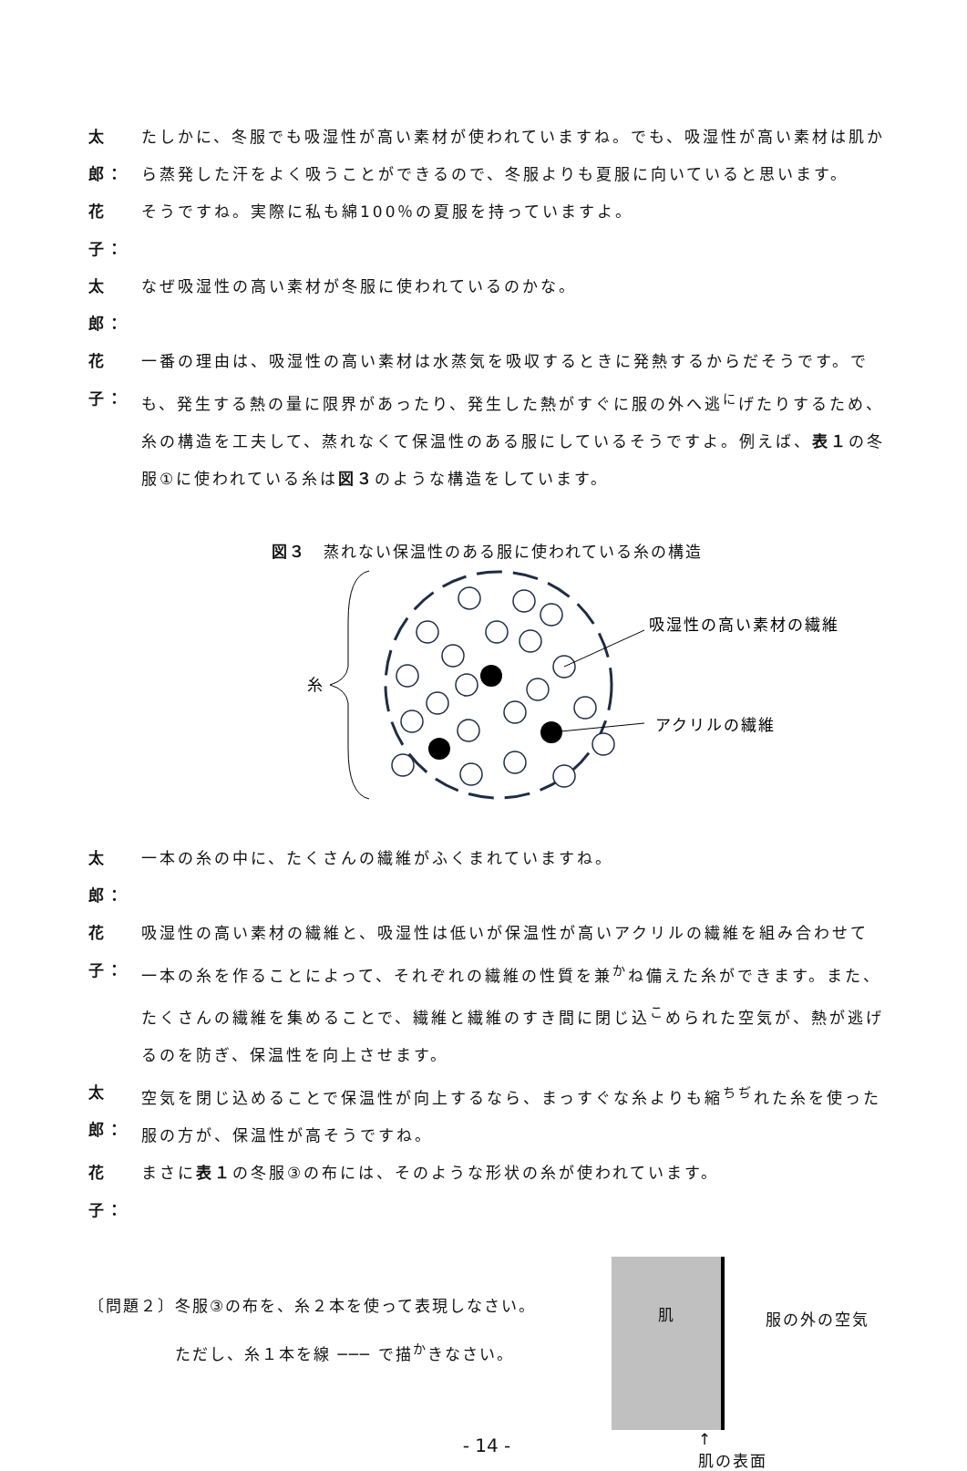太郎：
たしかに、冬服でも吸湿性が高い素材が使われていますね。でも、吸湿性が高い素材は肌から蒸発した汗をよく吸うことができるので、冬服よりも夏服に向いていると思います。
花子：
そうですね。実際に私も綿100％の夏服を持っていますよ。
太郎：
なぜ吸湿性の高い素材が冬服に使われているのかな。
花子：
一番の理由は、吸湿性の高い素材は水蒸気を吸収するときに発熱するからだそうです。でも、発生する熱の量に限界があったり、発生した熱がすぐに服の外へ逃<sup>に</sup>げたりするため、糸の構造を工夫して、蒸れなくて保温性のある服にしているそうですよ。例えば、表１の冬服①に使われている糸は図３のような構造をしています。
図３　蒸れない保温性のある服に使われている糸の構造
糸
吸湿性の高い素材の繊維
アクリルの繊維
太郎：
一本の糸の中に、たくさんの繊維がふくまれていますね。
花子：
吸湿性の高い素材の繊維と、吸湿性は低いが保温性が高いアクリルの繊維を組み合わせて一本の糸を作ることによって、それぞれの繊維の性質を兼<sup>か</sup>ね備えた糸ができます。また、たくさんの繊維を集めることで、繊維と繊維のすき間に閉じ込<sup>こ</sup>められた空気が、熱が逃げるのを防ぎ、保温性を向上させます。
太郎：
空気を閉じ込めることで保温性が向上するなら、まっすぐな糸よりも縮<sup>ちぢ</sup>れた糸を使った服の方が、保温性が高そうですね。
花子：
まさに表１の冬服③の布には、そのような形状の糸が使われています。
〔問題２〕冬服③の布を、糸２本を使って表現しなさい。
ただし、糸１本を線 ─── で描<sup>か</sup>きなさい。
肌
服の外の空気
↑
肌の表面
- 14 -